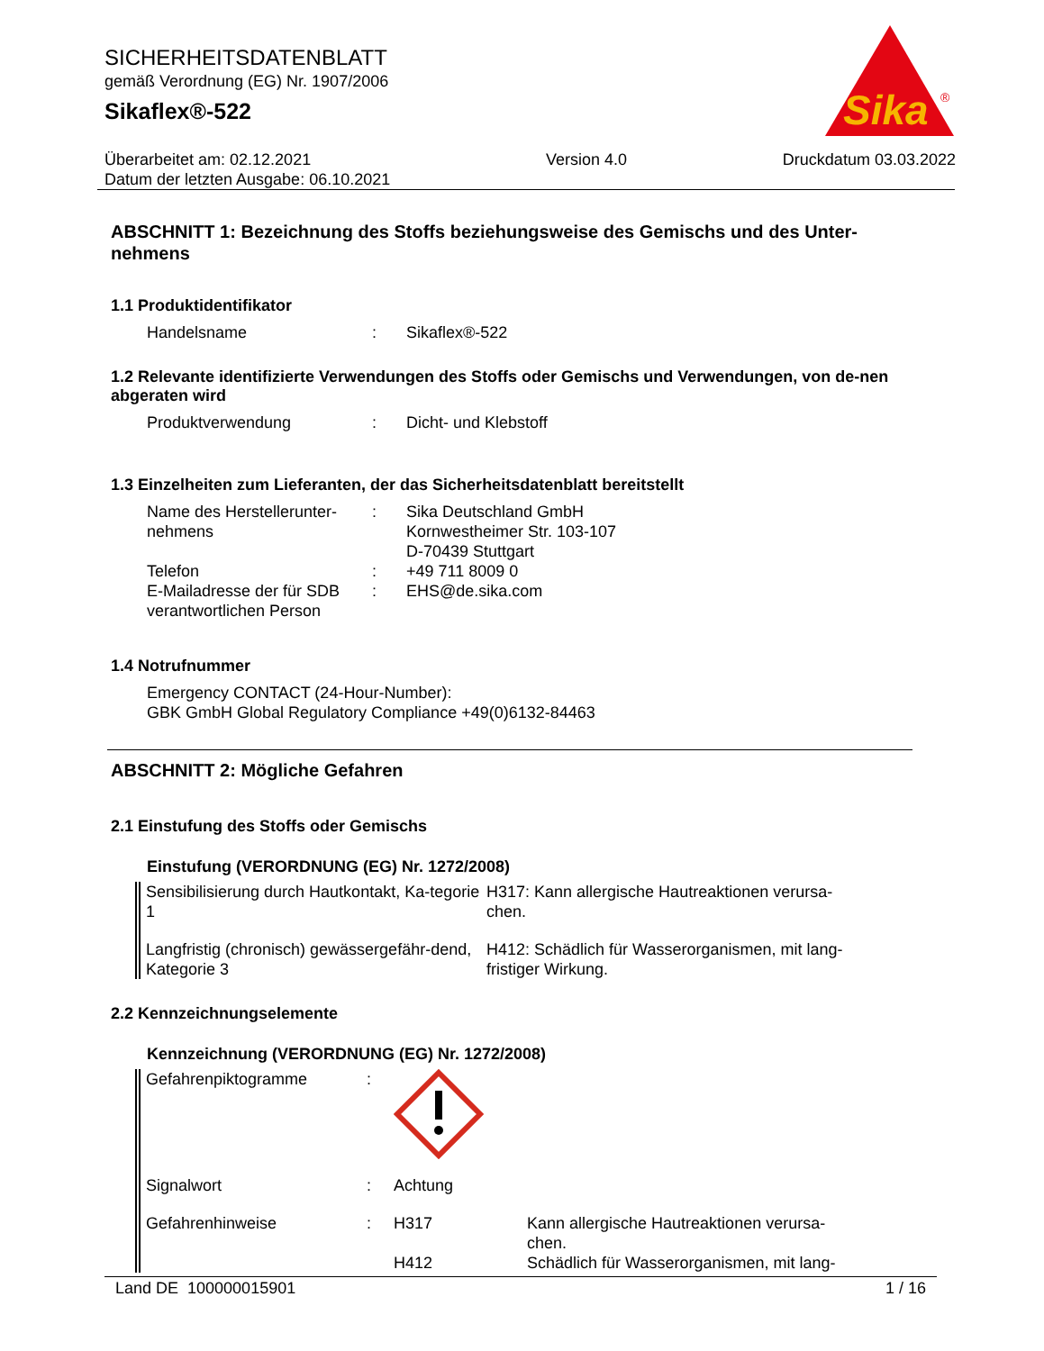SICHERHEITSDATENBLATT
gemäß Verordnung (EG) Nr. 1907/2006
Sikaflex®-522
Sika
®
Überarbeitet am: 02.12.2021
Datum der letzten Ausgabe: 06.10.2021
Version 4.0 Druckdatum 03.03.2022
ABSCHNITT 1: Bezeichnung des Stoffs beziehungsweise des Gemischs und des Unter-nehmens
1.1 Produktidentifikator
Handelsname : Sikaflex®-522
1.2 Relevante identifizierte Verwendungen des Stoffs oder Gemischs und Verwendungen, von de-nen abgeraten wird
Produktverwendung : Dicht- und Klebstoff
1.3 Einzelheiten zum Lieferanten, der das Sicherheitsdatenblatt bereitstellt
Name des Herstellerunter-nehmens
: Sika Deutschland GmbH
Kornwestheimer Str. 103-107
D-70439 Stuttgart
Telefon : +49 711 8009 0
E-Mailadresse der für SDB verantwortlichen Person
: EHS@de.sika.com
1.4 Notrufnummer
Emergency CONTACT (24-Hour-Number):
GBK GmbH Global Regulatory Compliance +49(0)6132-84463
ABSCHNITT 2: Mögliche Gefahren
2.1 Einstufung des Stoffs oder Gemischs
Einstufung (VERORDNUNG (EG) Nr. 1272/2008)
Sensibilisierung durch Hautkontakt, Ka-tegorie 1
H317: Kann allergische Hautreaktionen verursa-chen.
Langfristig (chronisch) gewässergefähr-dend, Kategorie 3
H412: Schädlich für Wasserorganismen, mit lang-fristiger Wirkung.
2.2 Kennzeichnungselemente
Kennzeichnung (VERORDNUNG (EG) Nr. 1272/2008)
Gefahrenpiktogramme :
Signalwort : Achtung
Gefahrenhinweise : H317
H412
Kann allergische Hautreaktionen verursa-chen.
Schädlich für Wasserorganismen, mit lang-
Land DE 100000015901 1 / 16